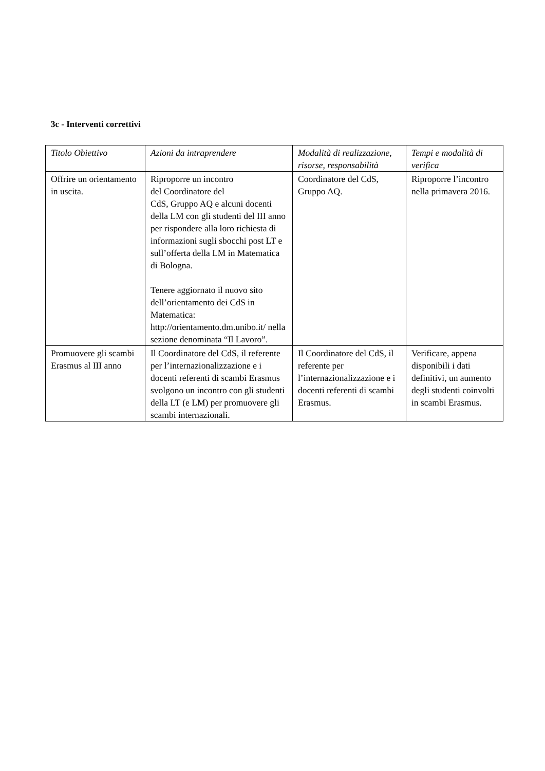3c - Interventi correttivi
| Titolo Obiettivo | Azioni da intraprendere | Modalità di realizzazione, risorse, responsabilità | Tempi e modalità di verifica |
| --- | --- | --- | --- |
| Offrire un orientamento in uscita. | Riproporre un incontro del Coordinatore del CdS, Gruppo AQ e alcuni docenti della LM con gli studenti del III anno per rispondere alla loro richiesta di informazioni sugli sbocchi post LT e sull’offerta della LM in Matematica di Bologna. Tenere aggiornato il nuovo sito dell’orientamento dei CdS in Matematica: http://orientamento.dm.unibo.it/ nella sezione denominata “Il Lavoro”. | Coordinatore del CdS, Gruppo AQ. | Riproporre l’incontro nella primavera 2016. |
| Promuovere gli scambi Erasmus al III anno | Il Coordinatore del CdS, il referente per l’internazionalizzazione e i docenti referenti di scambi Erasmus svolgono un incontro con gli studenti della LT (e LM) per promuovere gli scambi internazionali. | Il Coordinatore del CdS, il referente per l’internazionalizzazione e i docenti referenti di scambi Erasmus. | Verificare, appena disponibili i dati definitivi, un aumento degli studenti coinvolti in scambi Erasmus. |